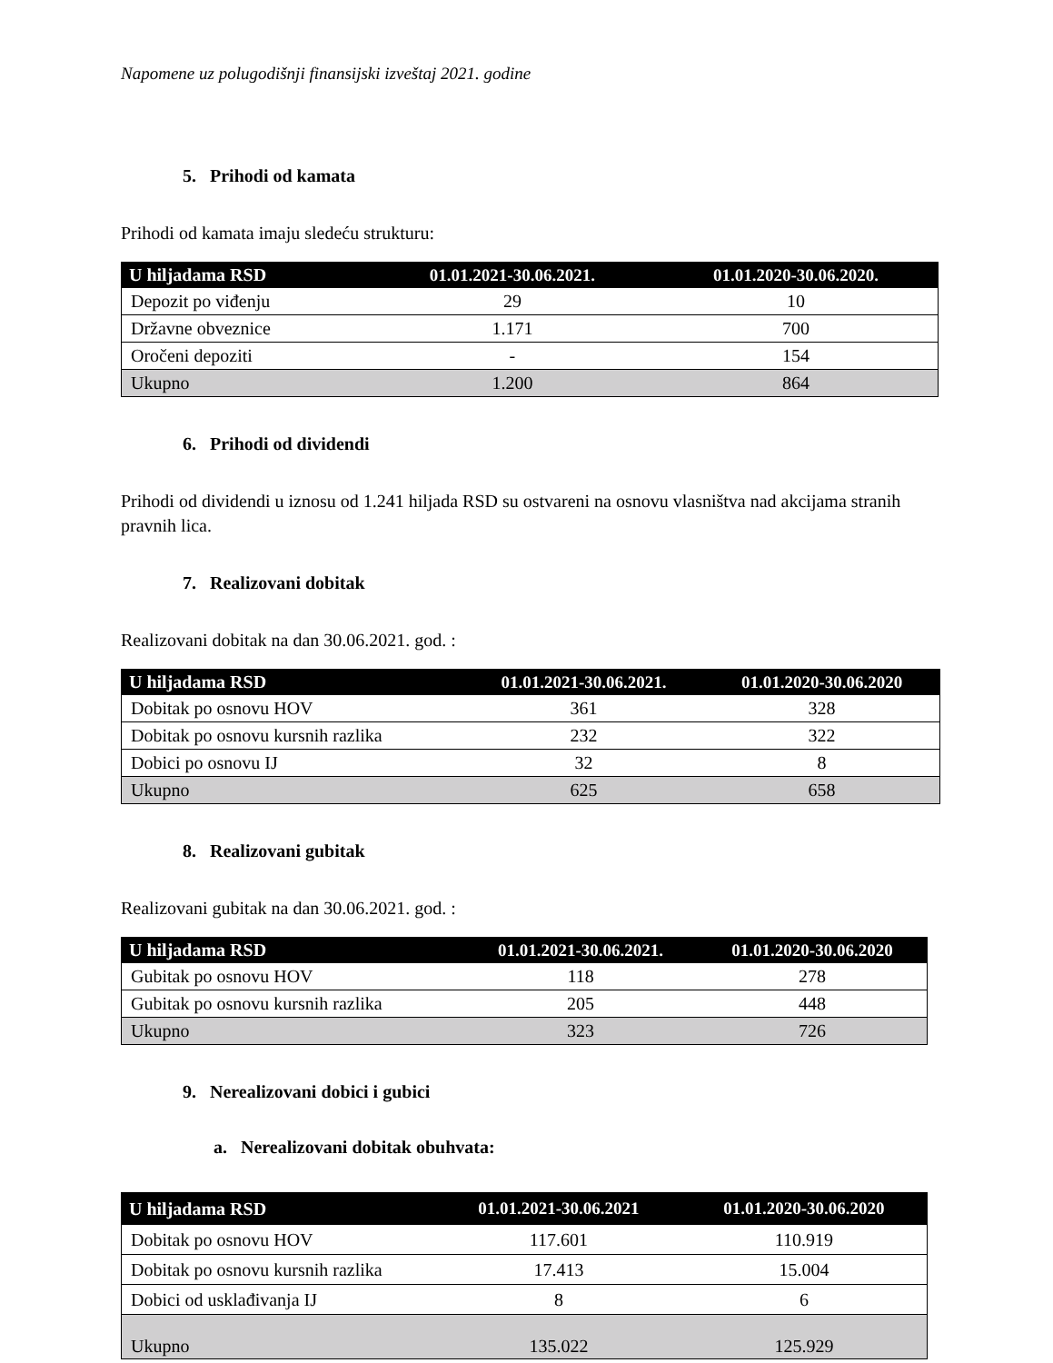Napomene uz polugodišnji finansijski izveštaj 2021. godine
5. Prihodi od kamata
Prihodi od kamata imaju sledeću strukturu:
| U hiljadama RSD | 01.01.2021-30.06.2021. | 01.01.2020-30.06.2020. |
| --- | --- | --- |
| Depozit po viđenju | 29 | 10 |
| Državne obveznice | 1.171 | 700 |
| Oročeni depoziti | - | 154 |
| Ukupno | 1.200 | 864 |
6. Prihodi od dividendi
Prihodi od dividendi u iznosu od 1.241 hiljada RSD su ostvareni na osnovu vlasništva nad akcijama stranih pravnih lica.
7. Realizovani dobitak
Realizovani dobitak na dan 30.06.2021. god. :
| U hiljadama RSD | 01.01.2021-30.06.2021. | 01.01.2020-30.06.2020 |
| --- | --- | --- |
| Dobitak po osnovu HOV | 361 | 328 |
| Dobitak po osnovu kursnih razlika | 232 | 322 |
| Dobici po osnovu IJ | 32 | 8 |
| Ukupno | 625 | 658 |
8. Realizovani gubitak
Realizovani gubitak na dan 30.06.2021. god. :
| U hiljadama RSD | 01.01.2021-30.06.2021. | 01.01.2020-30.06.2020 |
| --- | --- | --- |
| Gubitak po osnovu HOV | 118 | 278 |
| Gubitak po osnovu kursnih razlika | 205 | 448 |
| Ukupno | 323 | 726 |
9. Nerealizovani dobici i gubici
a. Nerealizovani dobitak obuhvata:
| U hiljadama RSD | 01.01.2021-30.06.2021 | 01.01.2020-30.06.2020 |
| --- | --- | --- |
| Dobitak po osnovu HOV | 117.601 | 110.919 |
| Dobitak po osnovu kursnih razlika | 17.413 | 15.004 |
| Dobici od usklađivanja IJ | 8 | 6 |
| Ukupno | 135.022 | 125.929 |